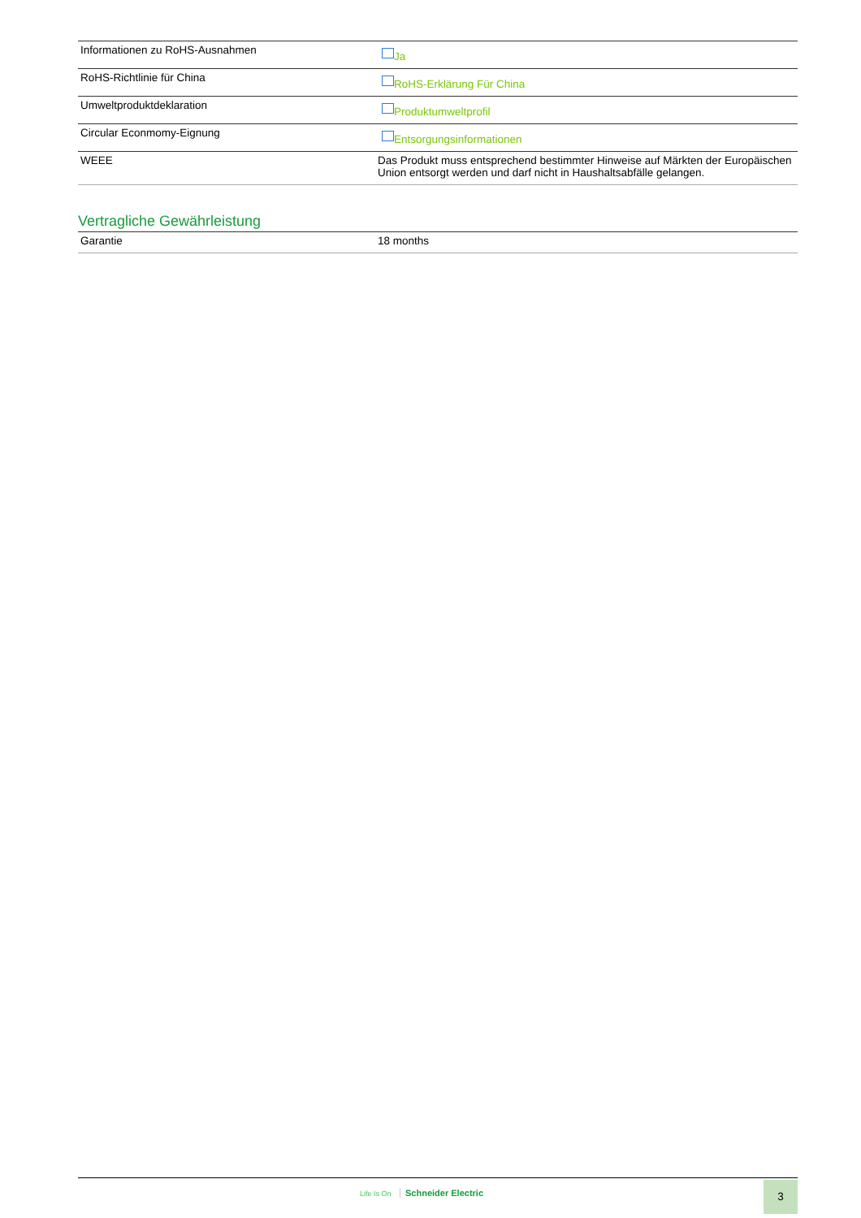| Informationen zu RoHS-Ausnahmen | Ja |
| RoHS-Richtlinie für China | RoHS-Erklärung Für China |
| Umweltproduktdeklaration | Produktumweltprofil |
| Circular Econmomy-Eignung | Entsorgungsinformationen |
| WEEE | Das Produkt muss entsprechend bestimmter Hinweise auf Märkten der Europäischen Union entsorgt werden und darf nicht in Haushaltsabfälle gelangen. |
Vertragliche Gewährleistung
| Garantie | 18 months |
Life Is On Schneider Electric 3